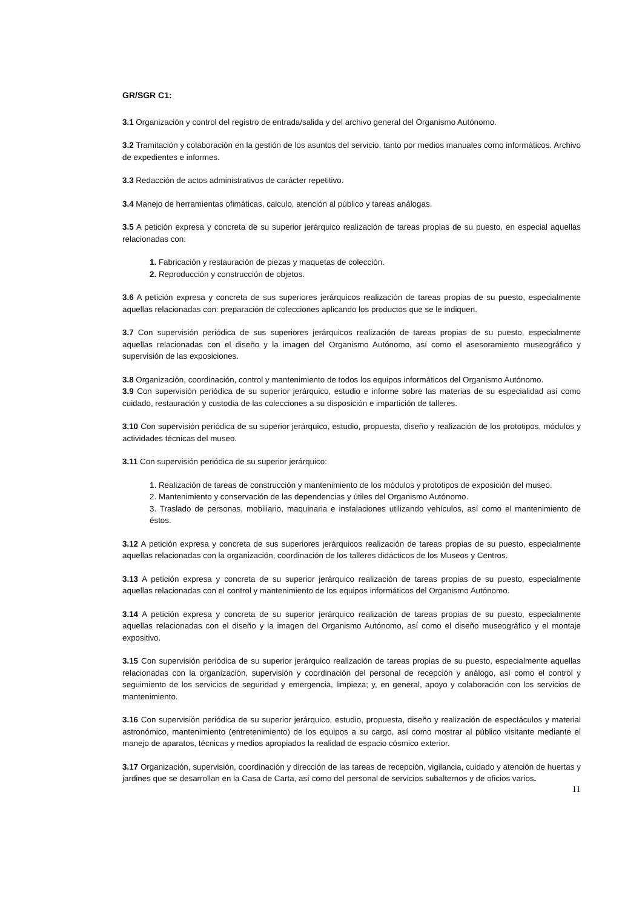GR/SGR C1:
3.1 Organización y control del registro de entrada/salida y del archivo general del Organismo Autónomo.
3.2 Tramitación y colaboración en la gestión de los asuntos del servicio, tanto por medios manuales como informáticos. Archivo de expedientes e informes.
3.3 Redacción de actos administrativos de carácter repetitivo.
3.4 Manejo de herramientas ofimáticas, calculo, atención al público y tareas análogas.
3.5 A petición expresa y concreta de su superior jerárquico realización de tareas propias de su puesto, en especial aquellas relacionadas con:
1. Fabricación y restauración de piezas y maquetas de colección.
2. Reproducción y construcción de objetos.
3.6 A petición expresa y concreta de sus superiores jerárquicos realización de tareas propias de su puesto, especialmente aquellas relacionadas con: preparación de colecciones aplicando los productos que se le indiquen.
3.7 Con supervisión periódica de sus superiores jerárquicos realización de tareas propias de su puesto, especialmente aquellas relacionadas con el diseño y la imagen del Organismo Autónomo, así como el asesoramiento museográfico y supervisión de las exposiciones.
3.8 Organización, coordinación, control y mantenimiento de todos los equipos informáticos del Organismo Autónomo.
3.9 Con supervisión periódica de su superior jerárquico, estudio e informe sobre las materias de su especialidad así como cuidado, restauración y custodia de las colecciones a su disposición e impartición de talleres.
3.10 Con supervisión periódica de su superior jerárquico, estudio, propuesta, diseño y realización de los prototipos, módulos y actividades técnicas del museo.
3.11 Con supervisión periódica de su superior jerárquico:
1. Realización de tareas de construcción y mantenimiento de los módulos y prototipos de exposición del museo.
2. Mantenimiento y conservación de las dependencias y útiles del Organismo Autónomo.
3. Traslado de personas, mobiliario, maquinaria e instalaciones utilizando vehículos, así como el mantenimiento de éstos.
3.12 A petición expresa y concreta de sus superiores jerárquicos realización de tareas propias de su puesto, especialmente aquellas relacionadas con la organización, coordinación de los talleres didácticos de los Museos y Centros.
3.13 A petición expresa y concreta de su superior jerárquico realización de tareas propias de su puesto, especialmente aquellas relacionadas con el control y mantenimiento de los equipos informáticos del Organismo Autónomo.
3.14 A petición expresa y concreta de su superior jerárquico realización de tareas propias de su puesto, especialmente aquellas relacionadas con el diseño y la imagen del Organismo Autónomo, así como el diseño museográfico y el montaje expositivo.
3.15 Con supervisión periódica de su superior jerárquico realización de tareas propias de su puesto, especialmente aquellas relacionadas con la organización, supervisión y coordinación del personal de recepción y análogo, así como el control y seguimiento de los servicios de seguridad y emergencia, limpieza; y, en general, apoyo y colaboración con los servicios de mantenimiento.
3.16 Con supervisión periódica de su superior jerárquico, estudio, propuesta, diseño y realización de espectáculos y material astronómico, mantenimiento (entretenimiento) de los equipos a su cargo, así como mostrar al público visitante mediante el manejo de aparatos, técnicas y medios apropiados la realidad de espacio cósmico exterior.
3.17 Organización, supervisión, coordinación y dirección de las tareas de recepción, vigilancia, cuidado y atención de huertas y jardines que se desarrollan en la Casa de Carta, así como del personal de servicios subalternos y de oficios varios.
11